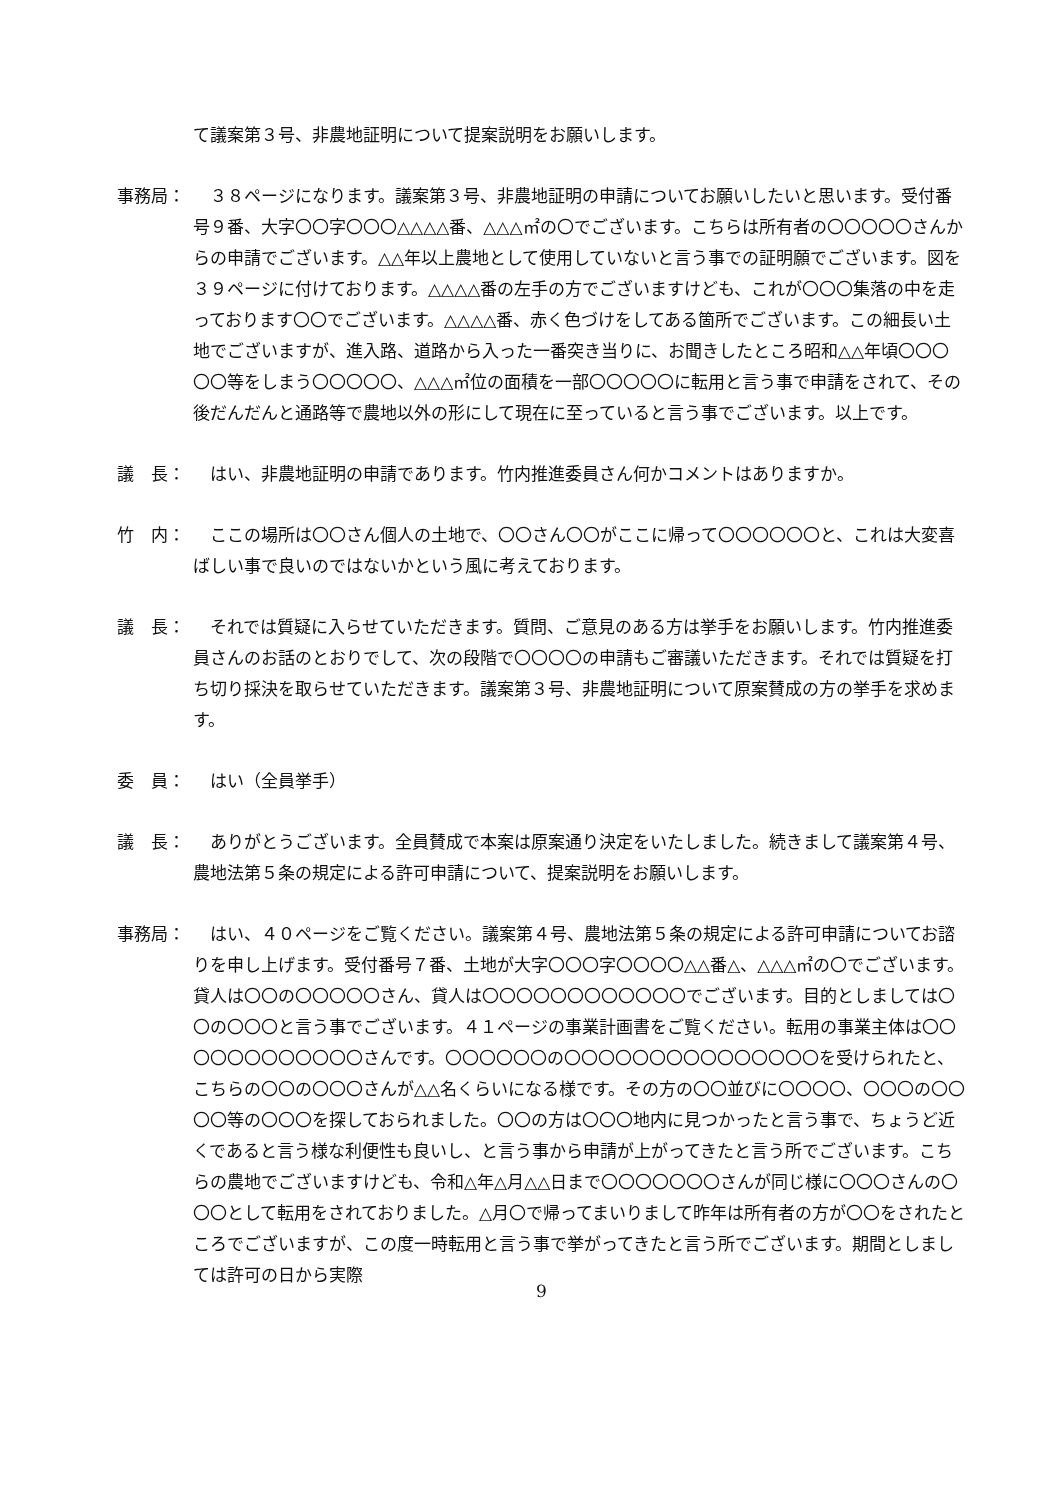て議案第３号、非農地証明について提案説明をお願いします。
事務局： 　３８ページになります。議案第３号、非農地証明の申請についてお願いしたいと思います。受付番号９番、大字〇〇字〇〇〇△△△△番、△△△㎡の〇でございます。こちらは所有者の〇〇〇〇〇さんからの申請でございます。△△年以上農地として使用していないと言う事での証明願でございます。図を３９ページに付けております。△△△△番の左手の方でございますけども、これが〇〇〇集落の中を走っております〇〇でございます。△△△△番、赤く色づけをしてある箇所でございます。この細長い土地でございますが、進入路、道路から入った一番突き当りに、お聞きしたところ昭和△△年頃〇〇〇〇〇等をしまう〇〇〇〇〇、△△△㎡位の面積を一部〇〇〇〇〇に転用と言う事で申請をされて、その後だんだんと通路等で農地以外の形にして現在に至っていると言う事でございます。以上です。
議　長： 　はい、非農地証明の申請であります。竹内推進委員さん何かコメントはありますか。
竹　内： 　ここの場所は〇〇さん個人の土地で、〇〇さん〇〇がここに帰って〇〇〇〇〇〇と、これは大変喜ばしい事で良いのではないかという風に考えております。
議　長： 　それでは質疑に入らせていただきます。質問、ご意見のある方は挙手をお願いします。竹内推進委員さんのお話のとおりでして、次の段階で〇〇〇〇の申請もご審議いただきます。それでは質疑を打ち切り採決を取らせていただきます。議案第３号、非農地証明について原案賛成の方の挙手を求めます。
委　員： 　はい（全員挙手）
議　長： 　ありがとうございます。全員賛成で本案は原案通り決定をいたしました。続きまして議案第４号、農地法第５条の規定による許可申請について、提案説明をお願いします。
事務局： 　はい、４０ページをご覧ください。議案第４号、農地法第５条の規定による許可申請についてお諮りを申し上げます。受付番号７番、土地が大字〇〇〇字〇〇〇〇△△番△、△△△㎡の〇でございます。貸人は〇〇の〇〇〇〇〇さん、貸人は〇〇〇〇〇〇〇〇〇〇〇〇でございます。目的としましては〇〇の〇〇〇と言う事でございます。４１ページの事業計画書をご覧ください。転用の事業主体は〇〇〇〇〇〇〇〇〇〇〇〇さんです。〇〇〇〇〇〇の〇〇〇〇〇〇〇〇〇〇〇〇〇〇〇を受けられたと、こちらの〇〇の〇〇〇さんが△△名くらいになる様です。その方の〇〇並びに〇〇〇〇、〇〇〇の〇〇〇〇等の〇〇〇を探しておられました。〇〇の方は〇〇〇地内に見つかったと言う事で、ちょうど近くであると言う様な利便性も良いし、と言う事から申請が上がってきたと言う所でございます。こちらの農地でございますけども、令和△年△月△△日まで〇〇〇〇〇〇〇さんが同じ様に〇〇〇さんの〇〇〇として転用をされておりました。△月〇で帰ってまいりまして昨年は所有者の方が〇〇をされたところでございますが、この度一時転用と言う事で挙がってきたと言う所でございます。期間としましては許可の日から実際
9